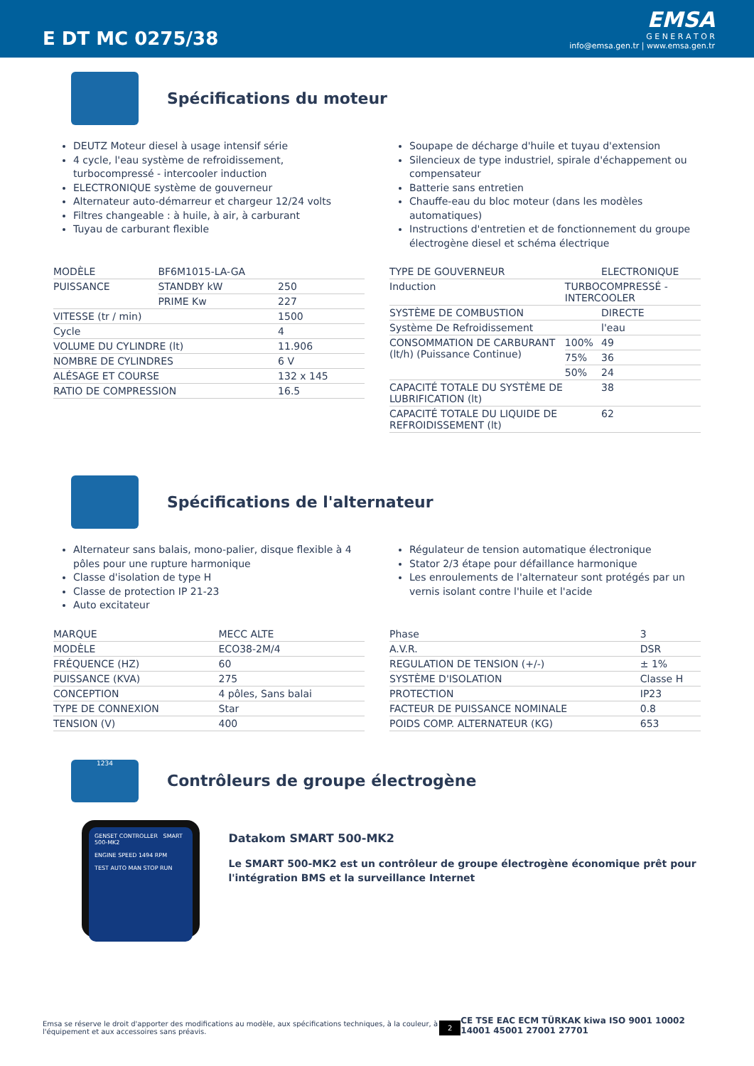E DT MC 0275/38
EMSA
G E N E R A T O R
info@emsa.gen.tr | www.emsa.gen.tr
Spécifications du moteur
DEUTZ Moteur diesel à usage intensif série
4 cycle, l'eau système de refroidissement, turbocompressé - intercooler induction
ELECTRONIQUE système de gouverneur
Alternateur auto-démarreur et chargeur 12/24 volts
Filtres changeable : à huile, à air, à carburant
Tuyau de carburant flexible
Soupape de décharge d'huile et tuyau d'extension
Silencieux de type industriel, spirale d'échappement ou compensateur
Batterie sans entretien
Chauffe-eau du bloc moteur (dans les modèles automatiques)
Instructions d'entretien et de fonctionnement du groupe électrogène diesel et schéma électrique
| MODÈLE | BF6M1015-LA-GA | |
| PUISSANCE | STANDBY kW | 250 |
| | PRIME Kw | 227 |
| VITESSE (tr / min) | | 1500 |
| Cycle | | 4 |
| VOLUME DU CYLINDRE (lt) | | 11.906 |
| NOMBRE DE CYLINDRES | | 6 V |
| ALÉSAGE ET COURSE | | 132 x 145 |
| RATIO DE COMPRESSION | | 16.5 |
| TYPE DE GOUVERNEUR | | ELECTRONIQUE |
| Induction | TURBOCOMPRESSÉ - INTERCOOLER | |
| SYSTÈME DE COMBUSTION | | DIRECTE |
| Système De Refroidissement | | l'eau |
| CONSOMMATION DE CARBURANT (lt/h) (Puissance Continue) | 100% | 49 |
| | 75% | 36 |
| | 50% | 24 |
| CAPACITÉ TOTALE DU SYSTÈME DE LUBRIFICATION (lt) | | 38 |
| CAPACITÉ TOTALE DU LIQUIDE DE REFROIDISSEMENT (lt) | | 62 |
Spécifications de l'alternateur
Alternateur sans balais, mono-palier, disque flexible à 4 pôles pour une rupture harmonique
Classe d'isolation de type H
Classe de protection IP 21-23
Auto excitateur
Régulateur de tension automatique électronique
Stator 2/3 étape pour défaillance harmonique
Les enroulements de l'alternateur sont protégés par un vernis isolant contre l'huile et l'acide
| MARQUE | MECC ALTE |
| MODÈLE | ECO38-2M/4 |
| FRÉQUENCE (HZ) | 60 |
| PUISSANCE (KVA) | 275 |
| CONCEPTION | 4 pôles, Sans balai |
| TYPE DE CONNEXION | Star |
| TENSION (V) | 400 |
| Phase | 3 |
| A.V.R. | DSR |
| REGULATION DE TENSION (+/-) | ± 1% |
| SYSTÈME D'ISOLATION | Classe H |
| PROTECTION | IP23 |
| FACTEUR DE PUISSANCE NOMINALE | 0.8 |
| POIDS COMP. ALTERNATEUR (KG) | 653 |
1234
Contrôleurs de groupe électrogène
GENSET CONTROLLER SMART 500-MK2
ENGINE SPEED 1494 RPM
TEST AUTO MAN STOP RUN
Datakom SMART 500-MK2
Le SMART 500-MK2 est un contrôleur de groupe électrogène économique prêt pour l'intégration BMS et la surveillance Internet
Emsa se réserve le droit d'apporter des modifications au modèle, aux spécifications techniques, à la couleur, à l'équipement et aux accessoires sans préavis.
2
CE TSE EAC ECM TÜRKAK kiwa ISO 9001 10002 14001 45001 27001 27701